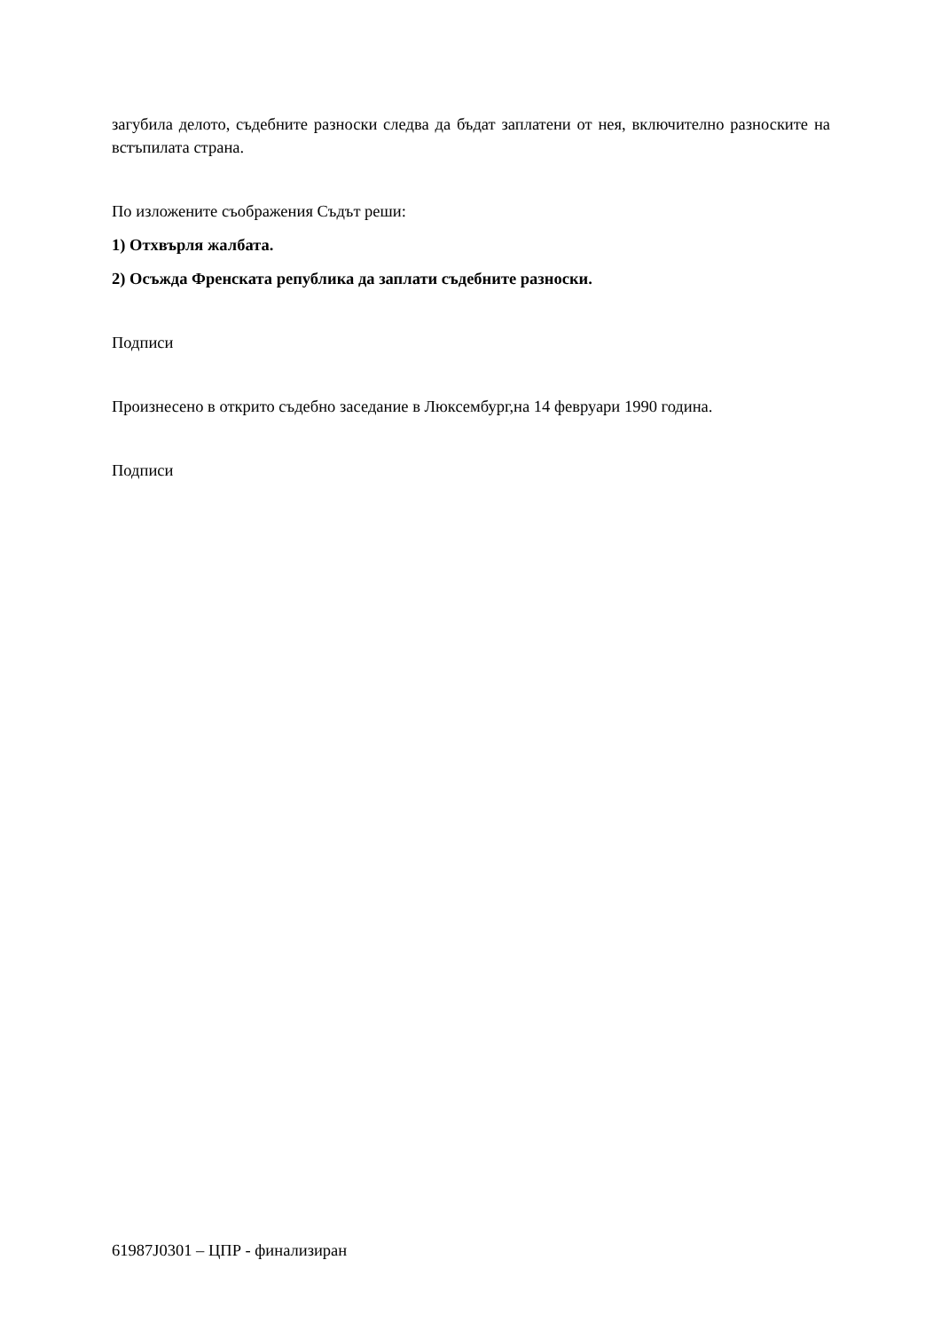загубила делото, съдебните разноски следва да бъдат заплатени от нея, включително разноските на встъпилата страна.
По изложените съображения Съдът реши:
1) Отхвърля жалбата.
2) Осъжда Френската република да заплати съдебните разноски.
Подписи
Произнесено в открито съдебно заседание в Люксембург,на 14 февруари 1990 година.
Подписи
61987J0301 – ЦПР - финализиран